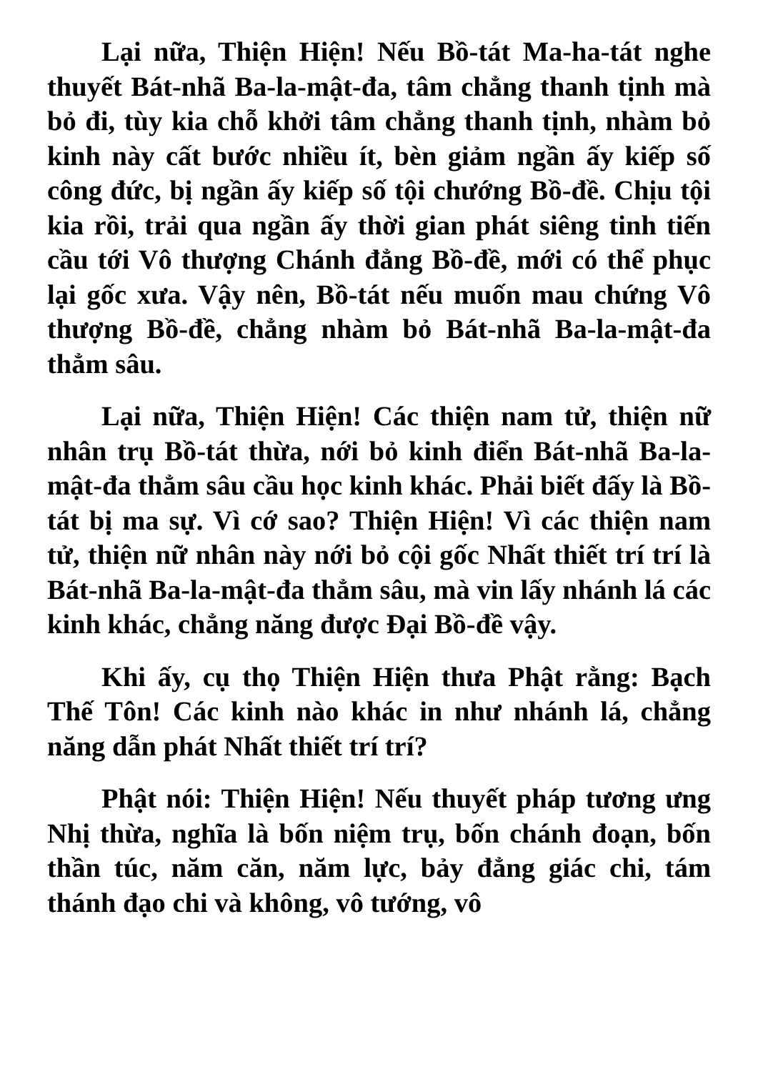Lại nữa, Thiện Hiện! Nếu Bồ-tát Ma-ha-tát nghe thuyết Bát-nhã Ba-la-mật-đa, tâm chẳng thanh tịnh mà bỏ đi, tùy kia chỗ khởi tâm chẳng thanh tịnh, nhàm bỏ kinh này cất bước nhiều ít, bèn giảm ngần ấy kiếp số công đức, bị ngần ấy kiếp số tội chướng Bồ-đề. Chịu tội kia rồi, trải qua ngần ấy thời gian phát siêng tinh tiến cầu tới Vô thượng Chánh đẳng Bồ-đề, mới có thể phục lại gốc xưa. Vậy nên, Bồ-tát nếu muốn mau chứng Vô thượng Bồ-đề, chẳng nhàm bỏ Bát-nhã Ba-la-mật-đa thẳm sâu.
Lại nữa, Thiện Hiện! Các thiện nam tử, thiện nữ nhân trụ Bồ-tát thừa, nới bỏ kinh điển Bát-nhã Ba-la-mật-đa thẳm sâu cầu học kinh khác. Phải biết đấy là Bồ-tát bị ma sự. Vì cớ sao? Thiện Hiện! Vì các thiện nam tử, thiện nữ nhân này nới bỏ cội gốc Nhất thiết trí trí là Bát-nhã Ba-la-mật-đa thẳm sâu, mà vin lấy nhánh lá các kinh khác, chẳng năng được Đại Bồ-đề vậy.
Khi ấy, cụ thọ Thiện Hiện thưa Phật rằng: Bạch Thế Tôn! Các kinh nào khác in như nhánh lá, chẳng năng dẫn phát Nhất thiết trí trí?
Phật nói: Thiện Hiện! Nếu thuyết pháp tương ưng Nhị thừa, nghĩa là bốn niệm trụ, bốn chánh đoạn, bốn thần túc, năm căn, năm lực, bảy đẳng giác chi, tám thánh đạo chi và không, vô tướng, vô